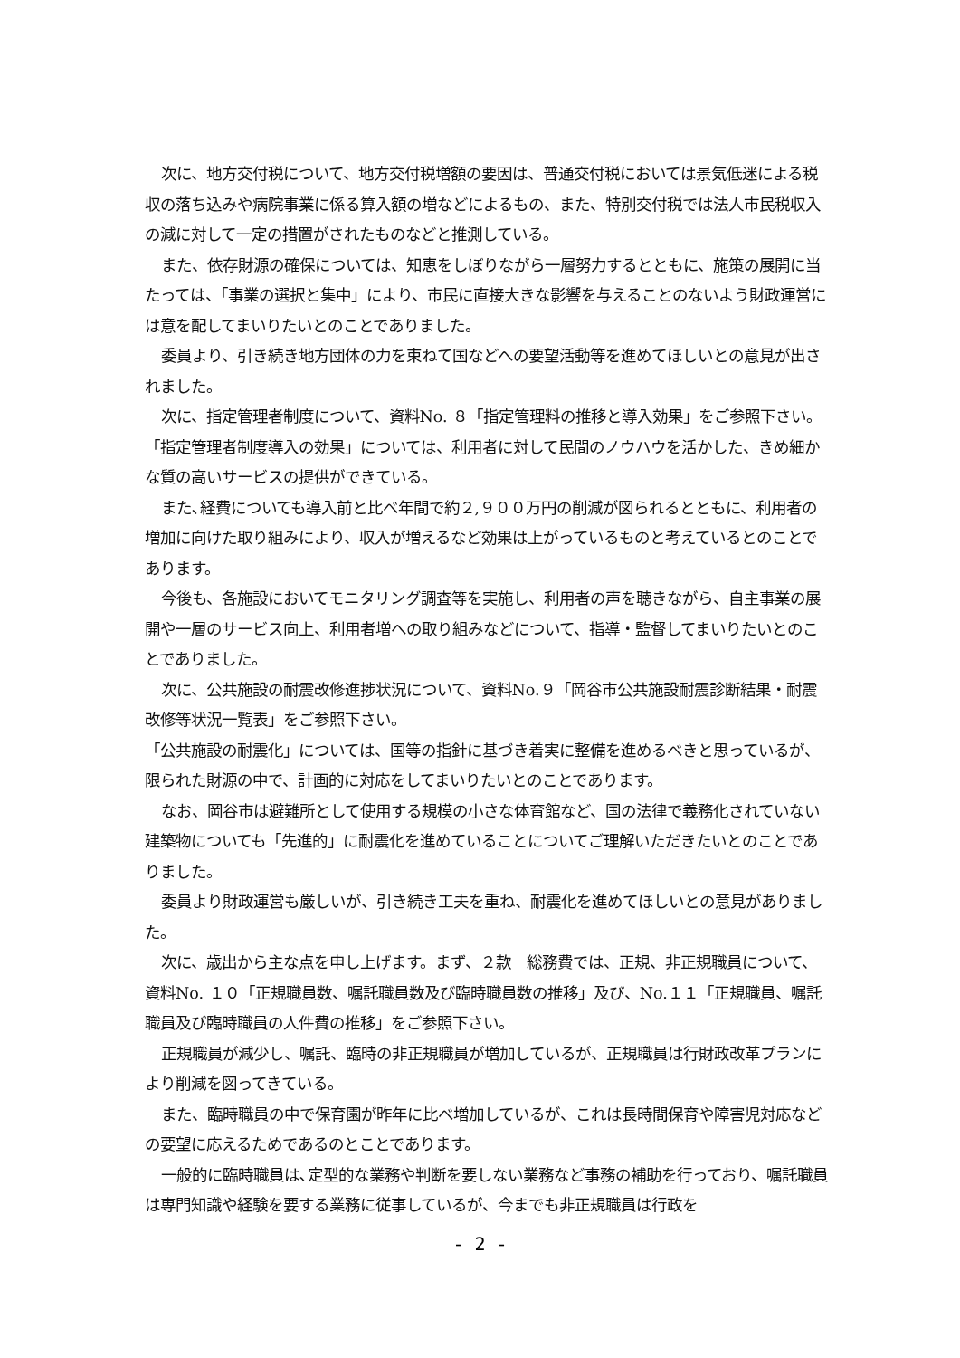次に、地方交付税について、地方交付税増額の要因は、普通交付税においては景気低迷による税収の落ち込みや病院事業に係る算入額の増などによるもの、また、特別交付税では法人市民税収入の減に対して一定の措置がされたものなどと推測している。
また、依存財源の確保については、知恵をしぼりながら一層努力するとともに、施策の展開に当たっては、「事業の選択と集中」により、市民に直接大きな影響を与えることのないよう財政運営には意を配してまいりたいとのことでありました。
委員より、引き続き地方団体の力を束ねて国などへの要望活動等を進めてほしいとの意見が出されました。
次に、指定管理者制度について、資料No. ８「指定管理料の推移と導入効果」をご参照下さい。
「指定管理者制度導入の効果」については、利用者に対して民間のノウハウを活かした、きめ細かな質の高いサービスの提供ができている。
また､経費についても導入前と比べ年間で約２,９００万円の削減が図られるとともに、利用者の増加に向けた取り組みにより、収入が増えるなど効果は上がっているものと考えているとのことであります。
今後も、各施設においてモニタリング調査等を実施し、利用者の声を聴きながら、自主事業の展開や一層のサービス向上、利用者増への取り組みなどについて、指導・監督してまいりたいとのことでありました。
次に、公共施設の耐震改修進捗状況について、資料No.９「岡谷市公共施設耐震診断結果・耐震改修等状況一覧表」をご参照下さい。
「公共施設の耐震化」については、国等の指針に基づき着実に整備を進めるべきと思っているが、限られた財源の中で、計画的に対応をしてまいりたいとのことであります。
なお、岡谷市は避難所として使用する規模の小さな体育館など、国の法律で義務化されていない建築物についても「先進的」に耐震化を進めていることについてご理解いただきたいとのことでありました。
委員より財政運営も厳しいが、引き続き工夫を重ね、耐震化を進めてほしいとの意見がありました。
次に、歳出から主な点を申し上げます。まず、２款　総務費では、正規、非正規職員について、資料No. １０「正規職員数、嘱託職員数及び臨時職員数の推移」及び、No.１１「正規職員、嘱託職員及び臨時職員の人件費の推移」をご参照下さい。
正規職員が減少し、嘱託、臨時の非正規職員が増加しているが、正規職員は行財政改革プランにより削減を図ってきている。
また、臨時職員の中で保育園が昨年に比べ増加しているが、これは長時間保育や障害児対応などの要望に応えるためであるのとことであります。
一般的に臨時職員は､定型的な業務や判断を要しない業務など事務の補助を行っており、嘱託職員は専門知識や経験を要する業務に従事しているが、今までも非正規職員は行政を
- 2 -